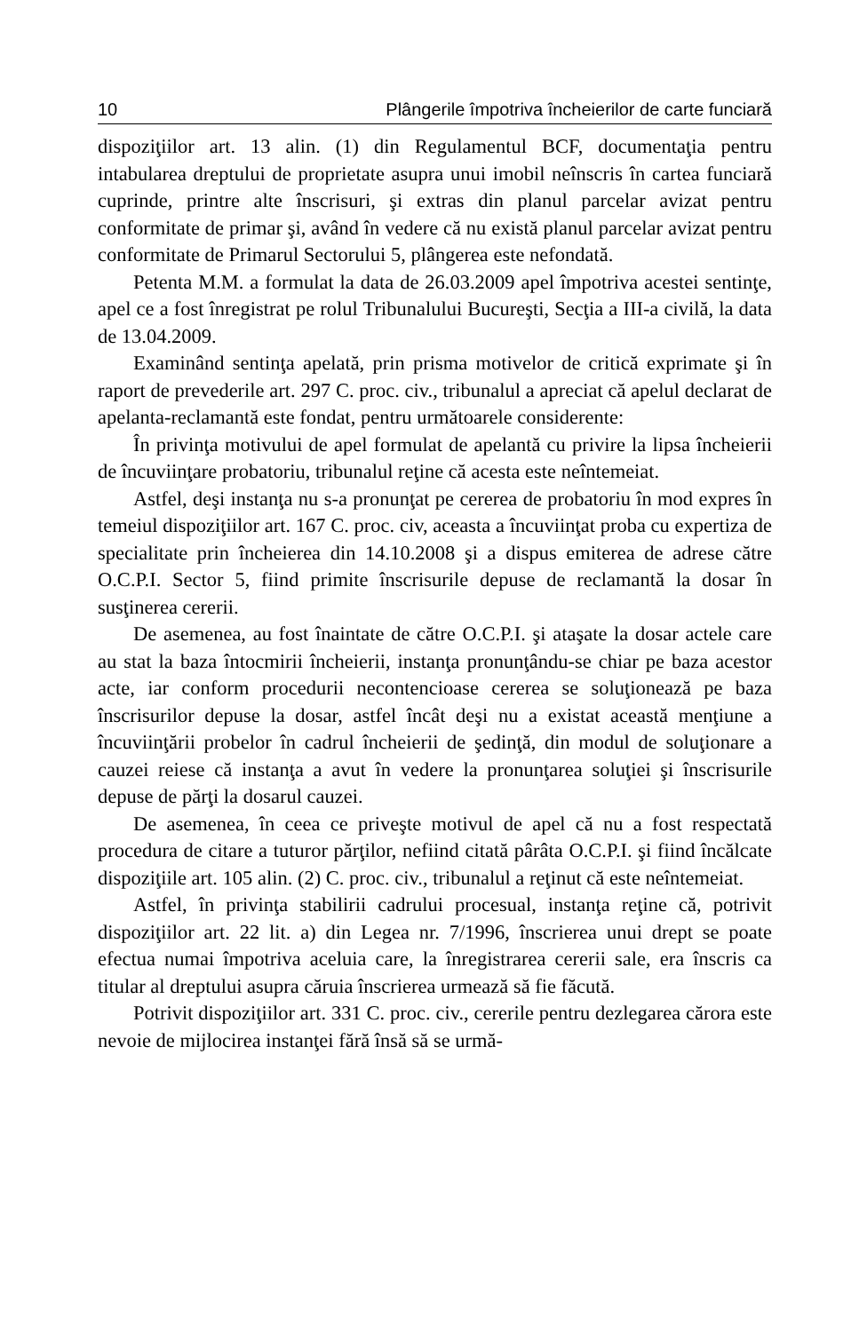10 Plângerile împotriva încheierilor de carte funciară
dispoziţiilor art. 13 alin. (1) din Regulamentul BCF, documentaţia pentru intabularea dreptului de proprietate asupra unui imobil neînscris în cartea funciară cuprinde, printre alte înscrisuri, şi extras din planul parcelar avizat pentru conformitate de primar şi, având în vedere că nu există planul parcelar avizat pentru conformitate de Primarul Sectorului 5, plângerea este nefondată.
Petenta M.M. a formulat la data de 26.03.2009 apel împotriva acestei sentinţe, apel ce a fost înregistrat pe rolul Tribunalului Bucureşti, Secţia a III-a civilă, la data de 13.04.2009.
Examinând sentinţa apelată, prin prisma motivelor de critică exprimate şi în raport de prevederile art. 297 C. proc. civ., tribunalul a apreciat că apelul declarat de apelanta-reclamantă este fondat, pentru următoarele considerente:
În privinţa motivului de apel formulat de apelantă cu privire la lipsa încheierii de încuviinţare probatoriu, tribunalul reţine că acesta este neîntemeiat.
Astfel, deşi instanţa nu s-a pronunţat pe cererea de probatoriu în mod expres în temeiul dispoziţiilor art. 167 C. proc. civ, aceasta a încuviinţat proba cu expertiza de specialitate prin încheierea din 14.10.2008 şi a dispus emiterea de adrese către O.C.P.I. Sector 5, fiind primite înscrisurile depuse de reclamantă la dosar în susţinerea cererii.
De asemenea, au fost înaintate de către O.C.P.I. şi ataşate la dosar actele care au stat la baza întocmirii încheierii, instanţa pronunţându-se chiar pe baza acestor acte, iar conform procedurii necontencioase cererea se soluţionează pe baza înscrisurilor depuse la dosar, astfel încât deşi nu a existat această menţiune a încuviinţării probelor în cadrul încheierii de şedinţă, din modul de soluţionare a cauzei reiese că instanţa a avut în vedere la pronunţarea soluţiei şi înscrisurile depuse de părţi la dosarul cauzei.
De asemenea, în ceea ce priveşte motivul de apel că nu a fost respectată procedura de citare a tuturor părţilor, nefiind citată pârâta O.C.P.I. şi fiind încălcate dispoziţiile art. 105 alin. (2) C. proc. civ., tribunalul a reţinut că este neîntemeiat.
Astfel, în privinţa stabilirii cadrului procesual, instanţa reţine că, potrivit dispoziţiilor art. 22 lit. a) din Legea nr. 7/1996, înscrierea unui drept se poate efectua numai împotriva aceluia care, la înregistrarea cererii sale, era înscris ca titular al dreptului asupra căruia înscrierea urmează să fie făcută.
Potrivit dispoziţiilor art. 331 C. proc. civ., cererile pentru dezlegarea cărora este nevoie de mijlocirea instanţei fără însă să se urmă-